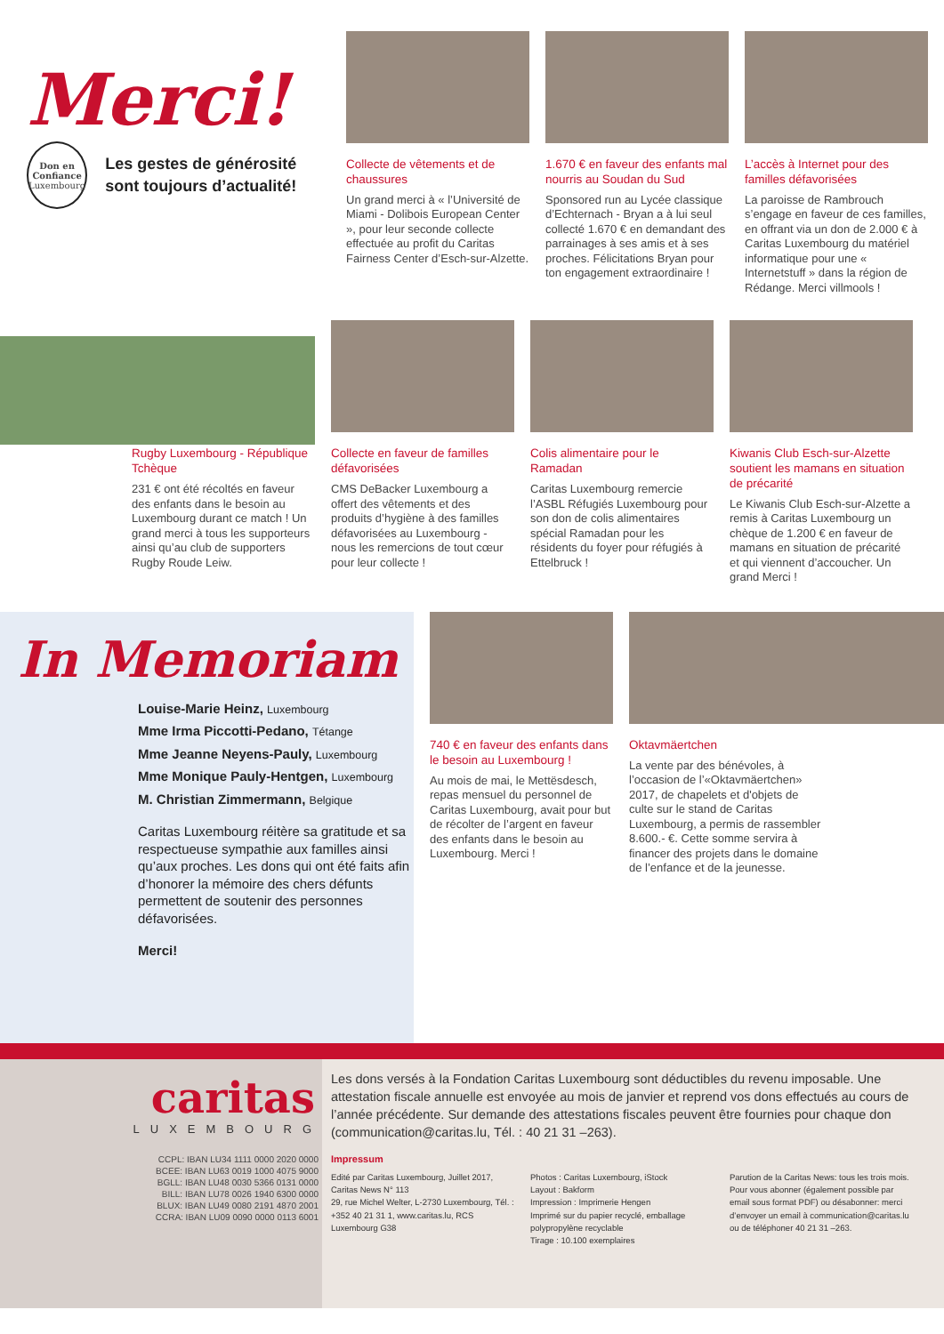Merci!
Don en Confiance
Luxembourg
Les gestes de générosité sont toujours d’actualité!
Collecte de vêtements et de chaussures
Un grand merci à « l’Université de Miami - Dolibois European Center », pour leur seconde collecte effectuée au profit du Caritas Fairness Center d’Esch-sur-Alzette.
1.670 € en faveur des enfants mal nourris au Soudan du Sud
Sponsored run au Lycée classique d’Echternach - Bryan a à lui seul collecté 1.670 € en demandant des parrainages à ses amis et à ses proches. Félicitations Bryan pour ton engagement extraordinaire !
L’accès à Internet pour des familles défavorisées
La paroisse de Rambrouch s’engage en faveur de ces familles, en offrant via un don de 2.000 € à Caritas Luxembourg du matériel informatique pour une « Internetstuff » dans la région de Rédange. Merci villmools !
Rugby Luxembourg - République Tchèque
231 € ont été récoltés en faveur des enfants dans le besoin au Luxembourg durant ce match ! Un grand merci à tous les supporteurs ainsi qu’au club de supporters Rugby Roude Leiw.
Collecte en faveur de familles défavorisées
CMS DeBacker Luxembourg a offert des vêtements et des produits d’hygiène à des familles défavorisées au Luxembourg - nous les remercions de tout cœur pour leur collecte !
Colis alimentaire pour le Ramadan
Caritas Luxembourg remercie l’ASBL Réfugiés Luxembourg pour son don de colis alimentaires spécial Ramadan pour les résidents du foyer pour réfugiés à Ettelbruck !
Kiwanis Club Esch-sur-Alzette soutient les mamans en situation de précarité
Le Kiwanis Club Esch-sur-Alzette a remis à Caritas Luxembourg un chèque de 1.200 € en faveur de mamans en situation de précarité et qui viennent d’accoucher. Un grand Merci !
In Memoriam
Louise-Marie Heinz, Luxembourg
Mme Irma Piccotti-Pedano, Tétange
Mme Jeanne Neyens-Pauly, Luxembourg
Mme Monique Pauly-Hentgen, Luxembourg
M. Christian Zimmermann, Belgique
Caritas Luxembourg réitère sa gratitude et sa respectueuse sympathie aux familles ainsi qu’aux proches. Les dons qui ont été faits afin d’honorer la mémoire des chers défunts permettent de soutenir des personnes défavorisées.
Merci!
740 € en faveur des enfants dans le besoin au Luxembourg !
Au mois de mai, le Mettësdesch, repas mensuel du personnel de Caritas Luxembourg, avait pour but de récolter de l’argent en faveur des enfants dans le besoin au Luxembourg. Merci !
Oktavmäertchen
La vente par des bénévoles, à l’occasion de l’«Oktavmäertchen» 2017, de chapelets et d'objets de culte sur le stand de Caritas Luxembourg, a permis de rassembler 8.600.- €. Cette somme servira à financer des projets dans le domaine de l’enfance et de la jeunesse.
caritas
LUXEMBOURG
| CCPL: IBAN LU34 1111 0000 2020 0000 |
| BCEE: IBAN LU63 0019 1000 4075 9000 |
| BGLL: IBAN LU48 0030 5366 0131 0000 |
| BILL: IBAN LU78 0026 1940 6300 0000 |
| BLUX: IBAN LU49 0080 2191 4870 2001 |
| CCRA: IBAN LU09 0090 0000 0113 6001 |
Les dons versés à la Fondation Caritas Luxembourg sont déductibles du revenu imposable. Une attestation fiscale annuelle est envoyée au mois de janvier et reprend vos dons effectués au cours de l’année précédente. Sur demande des attestations fiscales peuvent être fournies pour chaque don (communication@caritas.lu, Tél. : 40 21 31 –263).
Impressum
Edité par Caritas Luxembourg, Juillet 2017, Caritas News N° 113
29, rue Michel Welter, L-2730 Luxembourg, Tél. : +352 40 21 31 1, www.caritas.lu, RCS Luxembourg G38
Photos : Caritas Luxembourg, iStock
Layout : Bakform
Impression : Imprimerie Hengen
Imprimé sur du papier recyclé, emballage polypropylène recyclable
Tirage : 10.100 exemplaires
Parution de la Caritas News: tous les trois mois. Pour vous abonner (également possible par email sous format PDF) ou désabonner: merci d’envoyer un email à communication@caritas.lu ou de téléphoner 40 21 31 –263.